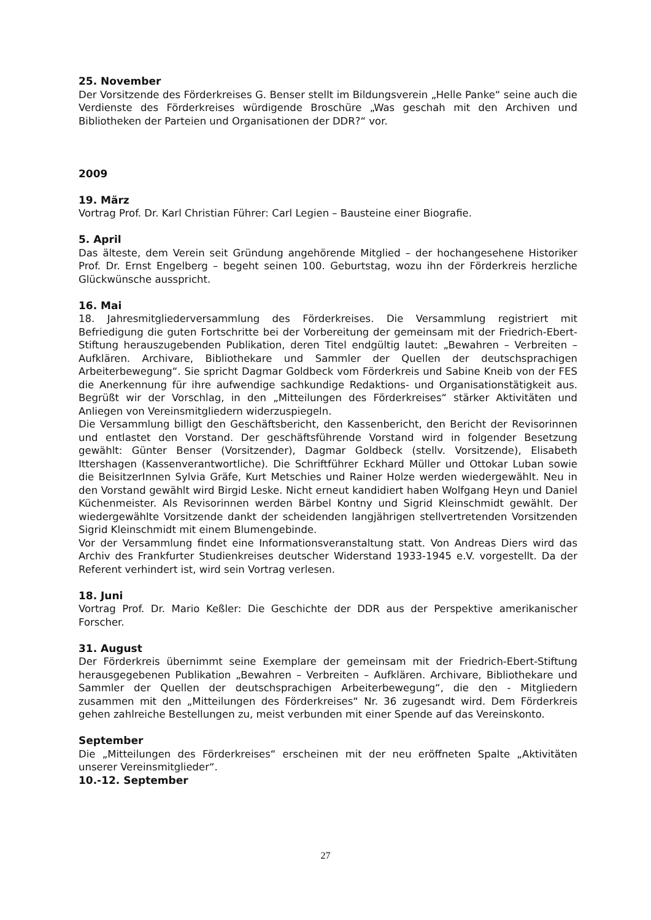25. November
Der Vorsitzende des Förderkreises G. Benser stellt im Bildungsverein „Helle Panke“ seine auch die Verdienste des Förderkreises würdigende Broschüre „Was geschah mit den Archiven und Bibliotheken der Parteien und Organisationen der DDR?“ vor.
2009
19. März
Vortrag Prof. Dr. Karl Christian Führer: Carl Legien – Bausteine einer Biografie.
5. April
Das älteste, dem Verein seit Gründung angehörende Mitglied – der hochangesehene Historiker Prof. Dr. Ernst Engelberg – begeht seinen 100. Geburtstag, wozu ihn der Förderkreis herzliche Glückwünsche ausspricht.
16. Mai
18. Jahresmitgliederversammlung des Förderkreises. Die Versammlung registriert mit Befriedigung die guten Fortschritte bei der Vorbereitung der gemeinsam mit der Friedrich-Ebert-Stiftung herauszugebenden Publikation, deren Titel endgültig lautet: „Bewahren – Verbreiten – Aufklären. Archivare, Bibliothekare und Sammler der Quellen der deutschsprachigen Arbeiterbewegung“. Sie spricht Dagmar Goldbeck vom Förderkreis und Sabine Kneib von der FES die Anerkennung für ihre aufwendige sachkundige Redaktions- und Organisationstätigkeit aus. Begrüßt wir der Vorschlag, in den „Mitteilungen des Förderkreises“ stärker Aktivitäten und Anliegen von Vereinsmitgliedern widerzuspiegeln.
Die Versammlung billigt den Geschäftsbericht, den Kassenbericht, den Bericht der Revisorinnen und entlastet den Vorstand. Der geschäftsführende Vorstand wird in folgender Besetzung gewählt: Günter Benser (Vorsitzender), Dagmar Goldbeck (stellv. Vorsitzende), Elisabeth Ittershagen (Kassenverantwortliche). Die Schriftführer Eckhard Müller und Ottokar Luban sowie die BeisitzerInnen Sylvia Gräfe, Kurt Metschies und Rainer Holze werden wiedergewählt. Neu in den Vorstand gewählt wird Birgid Leske. Nicht erneut kandidiert haben Wolfgang Heyn und Daniel Küchenmeister. Als Revisorinnen werden Bärbel Kontny und Sigrid Kleinschmidt gewählt. Der wiedergewählte Vorsitzende dankt der scheidenden langjährigen stellvertretenden Vorsitzenden Sigrid Kleinschmidt mit einem Blumengebinde.
Vor der Versammlung findet eine Informationsveranstaltung statt. Von Andreas Diers wird das Archiv des Frankfurter Studienkreises deutscher Widerstand 1933-1945 e.V. vorgestellt. Da der Referent verhindert ist, wird sein Vortrag verlesen.
18. Juni
Vortrag Prof. Dr. Mario Keßler: Die Geschichte der DDR aus der Perspektive amerikanischer Forscher.
31. August
Der Förderkreis übernimmt seine Exemplare der gemeinsam mit der Friedrich-Ebert-Stiftung herausgegebenen Publikation „Bewahren – Verbreiten – Aufklären. Archivare, Bibliothekare und Sammler der Quellen der deutschsprachigen Arbeiterbewegung“, die den - Mitgliedern zusammen mit den „Mitteilungen des Förderkreises“ Nr. 36 zugesandt wird. Dem Förderkreis gehen zahlreiche Bestellungen zu, meist verbunden mit einer Spende auf das Vereinskonto.
September
Die „Mitteilungen des Förderkreises“ erscheinen mit der neu eröffneten Spalte „Aktivitäten unserer Vereinsmitglieder“.
10.-12. September
27